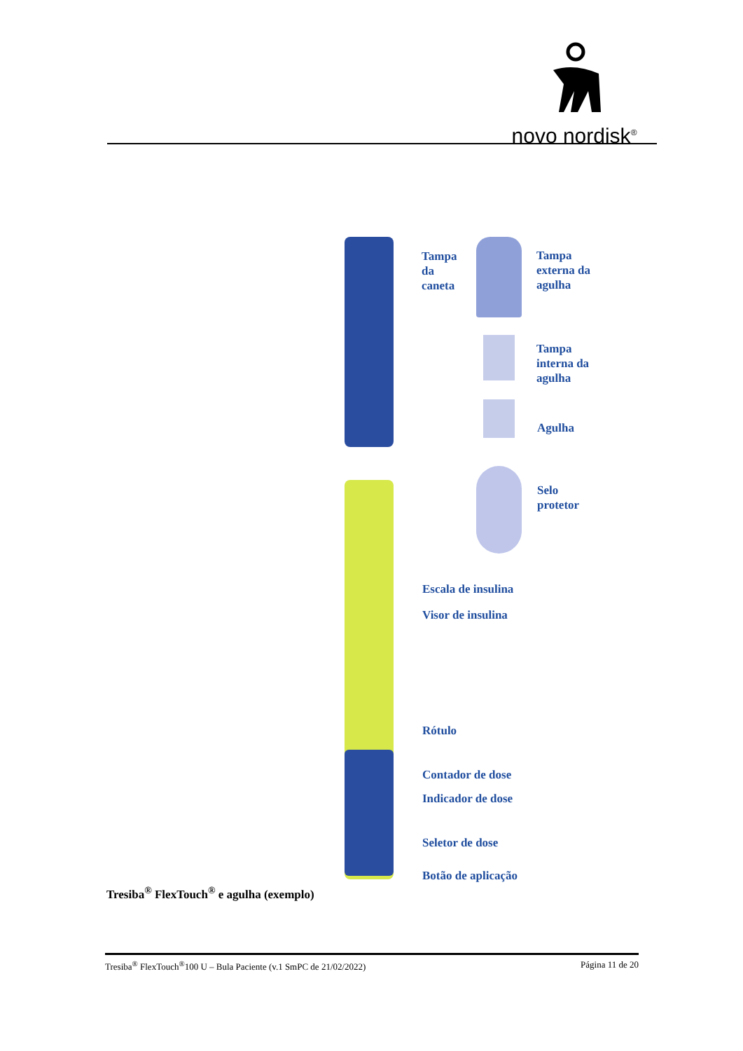novo nordisk<sup>®</sup>
Tampa
da
caneta
Tampa
externa da
agulha
Tampa
interna da
agulha
Agulha
Selo
protetor
Escala de insulina
Visor de insulina
Rótulo
Contador de dose
Indicador de dose
Seletor de dose
Botão de aplicação
Tresiba<sup>®</sup> FlexTouch<sup>®</sup> e agulha (exemplo)
Tresiba<sup>®</sup> FlexTouch<sup>®</sup>100 U – Bula Paciente (v.1 SmPC de 21/02/2022) Página 11 de 20